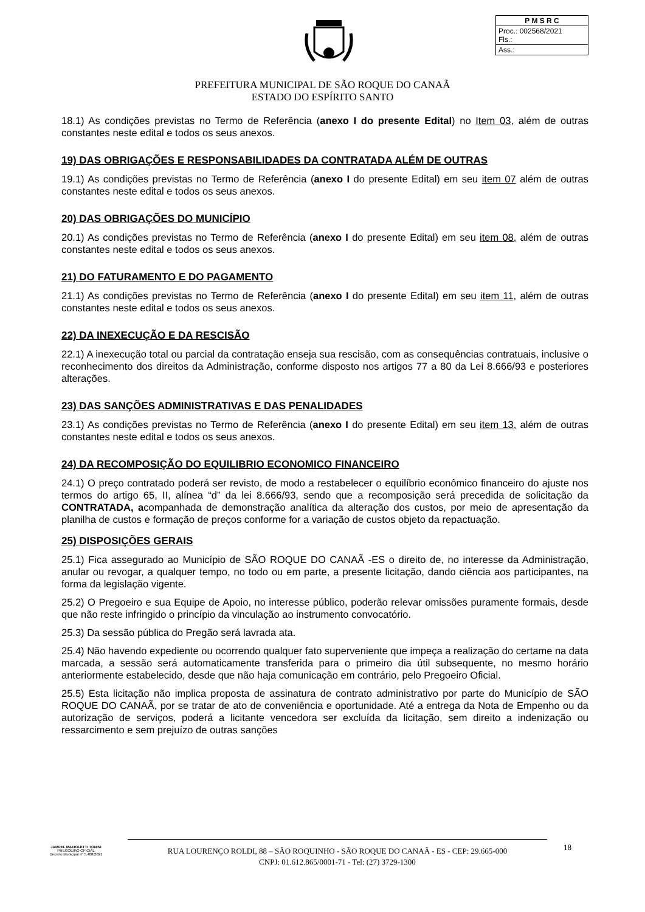| P M S R C |
| Proc.: 002568/2021 Fls.: |
| Ass.: |
PREFEITURA MUNICIPAL DE SÃO ROQUE DO CANAÃ
ESTADO DO ESPÍRITO SANTO
18.1) As condições previstas no Termo de Referência (anexo I do presente Edital) no Item 03, além de outras constantes neste edital e todos os seus anexos.
19) DAS OBRIGAÇÕES E RESPONSABILIDADES DA CONTRATADA ALÉM DE OUTRAS
19.1) As condições previstas no Termo de Referência (anexo I do presente Edital) em seu item 07 além de outras constantes neste edital e todos os seus anexos.
20) DAS OBRIGAÇÕES DO MUNICÍPIO
20.1) As condições previstas no Termo de Referência (anexo I do presente Edital) em seu item 08, além de outras constantes neste edital e todos os seus anexos.
21) DO FATURAMENTO E DO PAGAMENTO
21.1) As condições previstas no Termo de Referência (anexo I do presente Edital) em seu item 11, além de outras constantes neste edital e todos os seus anexos.
22) DA INEXECUÇÃO E DA RESCISÃO
22.1) A inexecução total ou parcial da contratação enseja sua rescisão, com as consequências contratuais, inclusive o reconhecimento dos direitos da Administração, conforme disposto nos artigos 77 a 80 da Lei 8.666/93 e posteriores alterações.
23) DAS SANÇÕES ADMINISTRATIVAS E DAS PENALIDADES
23.1) As condições previstas no Termo de Referência (anexo I do presente Edital) em seu item 13, além de outras constantes neste edital e todos os seus anexos.
24) DA RECOMPOSIÇÃO DO EQUILIBRIO ECONOMICO FINANCEIRO
24.1) O preço contratado poderá ser revisto, de modo a restabelecer o equilíbrio econômico financeiro do ajuste nos termos do artigo 65, II, alínea “d” da lei 8.666/93, sendo que a recomposição será precedida de solicitação da CONTRATADA, acompanhada de demonstração analítica da alteração dos custos, por meio de apresentação da planilha de custos e formação de preços conforme for a variação de custos objeto da repactuação.
25) DISPOSIÇÕES GERAIS
25.1) Fica assegurado ao Município de SÃO ROQUE DO CANAÃ -ES o direito de, no interesse da Administração, anular ou revogar, a qualquer tempo, no todo ou em parte, a presente licitação, dando ciência aos participantes, na forma da legislação vigente.
25.2) O Pregoeiro e sua Equipe de Apoio, no interesse público, poderão relevar omissões puramente formais, desde que não reste infringido o princípio da vinculação ao instrumento convocatório.
25.3) Da sessão pública do Pregão será lavrada ata.
25.4) Não havendo expediente ou ocorrendo qualquer fato superveniente que impeça a realização do certame na data marcada, a sessão será automaticamente transferida para o primeiro dia útil subsequente, no mesmo horário anteriormente estabelecido, desde que não haja comunicação em contrário, pelo Pregoeiro Oficial.
25.5) Esta licitação não implica proposta de assinatura de contrato administrativo por parte do Município de SÃO ROQUE DO CANAÃ, por se tratar de ato de conveniência e oportunidade. Até a entrega da Nota de Empenho ou da autorização de serviços, poderá a licitante vencedora ser excluída da licitação, sem direito a indenização ou ressarcimento e sem prejuízo de outras sanções
JARDEL MAFIOLETTI TONINI
PREGOEIRO OFICIAL
Decreto Municipal nº 5.408/2021
RUA LOURENÇO ROLDI, 88 – SÃO ROQUINHO - SÃO ROQUE DO CANAÃ - ES - CEP: 29.665-000
CNPJ: 01.612.865/0001-71 - Tel: (27) 3729-1300
18